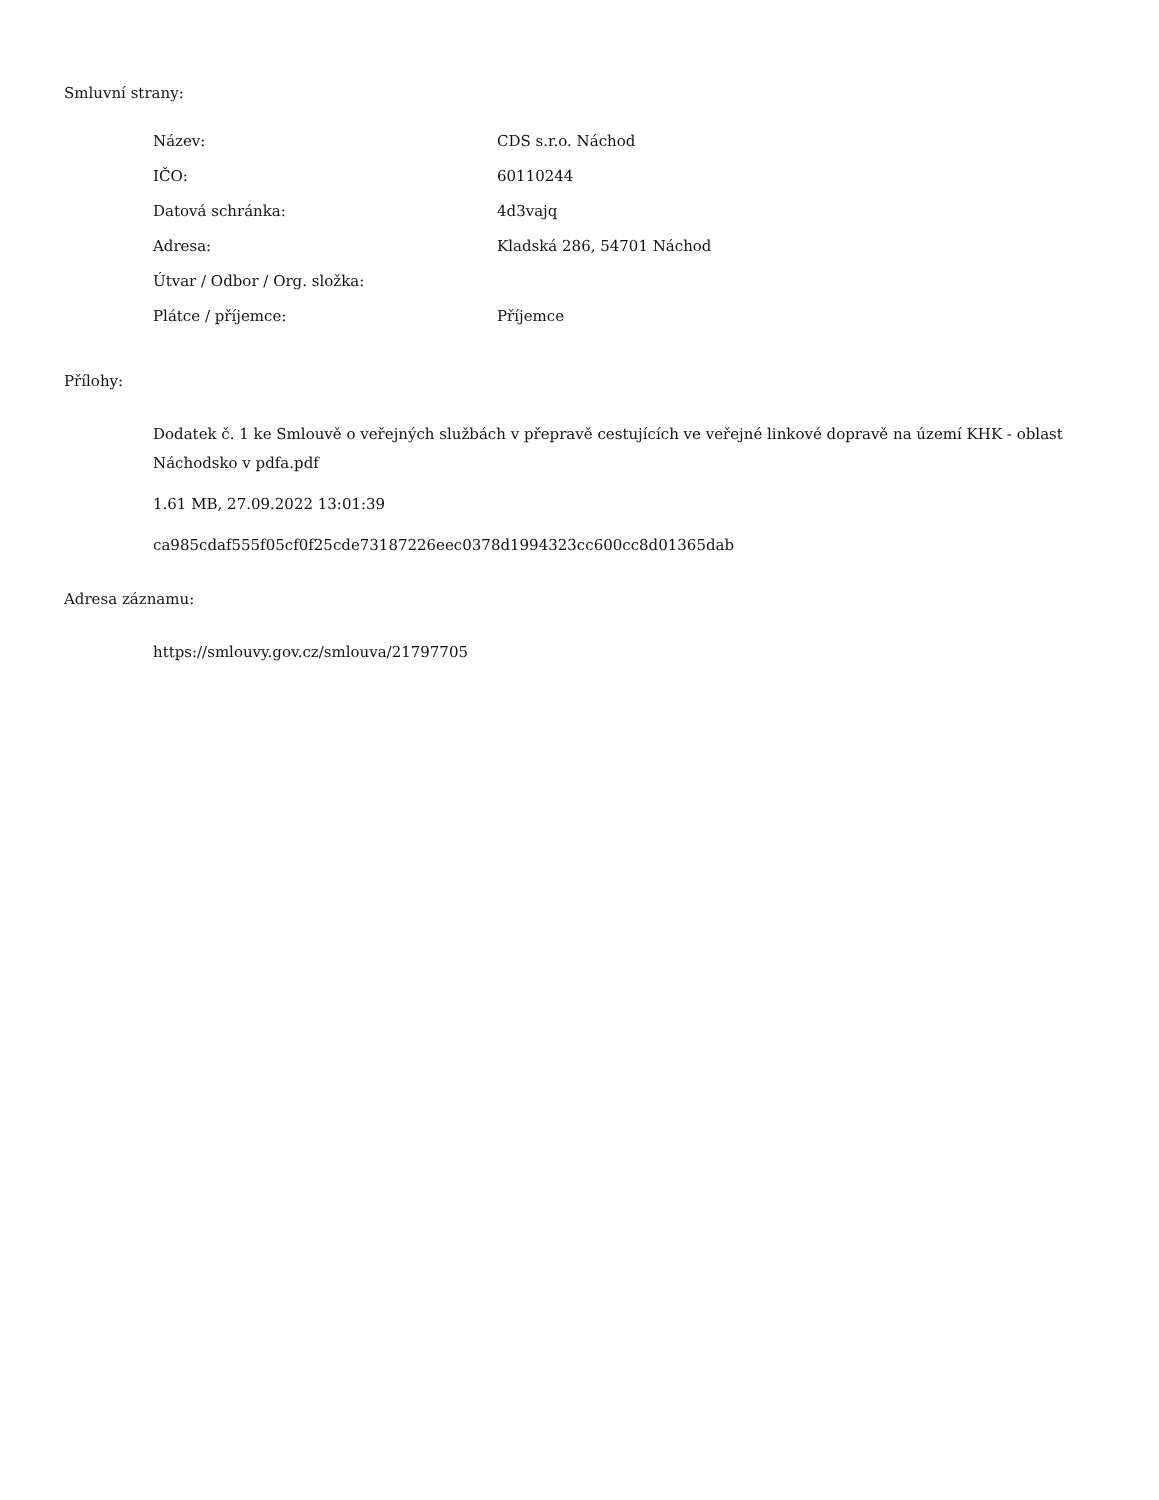Smluvní strany:
| Název: | CDS s.r.o. Náchod |
| IČO: | 60110244 |
| Datová schránka: | 4d3vajq |
| Adresa: | Kladská 286, 54701 Náchod |
| Útvar / Odbor / Org. složka: | |
| Plátce / příjemce: | Příjemce |
Přílohy:
Dodatek č. 1 ke Smlouvě o veřejných službách v přepravě cestujících ve veřejné linkové dopravě na území KHK - oblast Náchodsko v pdfa.pdf
1.61 MB, 27.09.2022 13:01:39
ca985cdaf555f05cf0f25cde73187226eec0378d1994323cc600cc8d01365dab
Adresa záznamu:
https://smlouvy.gov.cz/smlouva/21797705